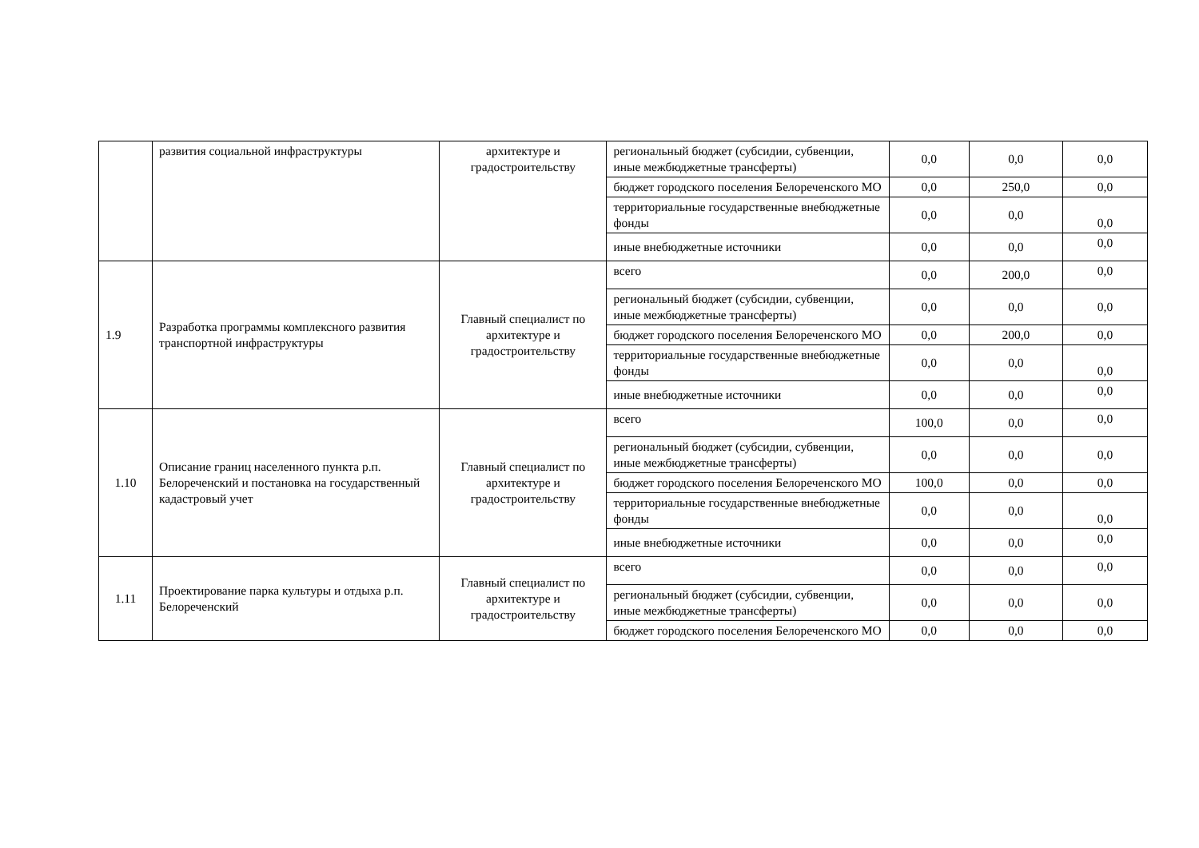| | развития социальной инфраструктуры | архитектуре и градостроительству | региональный бюджет (субсидии, субвенции, иные межбюджетные трансферты) | 0,0 | 0,0 | 0,0 |
| | | | бюджет городского поселения Белореченского МО | 0,0 | 250,0 | 0,0 |
| | | | территориальные государственные внебюджетные фонды | 0,0 | 0,0 | 0,0 |
| | | | иные внебюджетные источники | 0,0 | 0,0 | 0,0 |
| 1.9 | Разработка программы комплексного развития транспортной инфраструктуры | Главный специалист по архитектуре и градостроительству | всего | 0,0 | 200,0 | 0,0 |
| | | | региональный бюджет (субсидии, субвенции, иные межбюджетные трансферты) | 0,0 | 0,0 | 0,0 |
| | | | бюджет городского поселения Белореченского МО | 0,0 | 200,0 | 0,0 |
| | | | территориальные государственные внебюджетные фонды | 0,0 | 0,0 | 0,0 |
| | | | иные внебюджетные источники | 0,0 | 0,0 | 0,0 |
| 1.10 | Описание границ населенного пункта р.п. Белореченский и постановка на государственный кадастровый учет | Главный специалист по архитектуре и градостроительству | всего | 100,0 | 0,0 | 0,0 |
| | | | региональный бюджет (субсидии, субвенции, иные межбюджетные трансферты) | 0,0 | 0,0 | 0,0 |
| | | | бюджет городского поселения Белореченского МО | 100,0 | 0,0 | 0,0 |
| | | | территориальные государственные внебюджетные фонды | 0,0 | 0,0 | 0,0 |
| | | | иные внебюджетные источники | 0,0 | 0,0 | 0,0 |
| 1.11 | Проектирование парка культуры и отдыха р.п. Белореченский | Главный специалист по архитектуре и градостроительству | всего | 0,0 | 0,0 | 0,0 |
| | | | региональный бюджет (субсидии, субвенции, иные межбюджетные трансферты) | 0,0 | 0,0 | 0,0 |
| | | | бюджет городского поселения Белореченского МО | 0,0 | 0,0 | 0,0 |